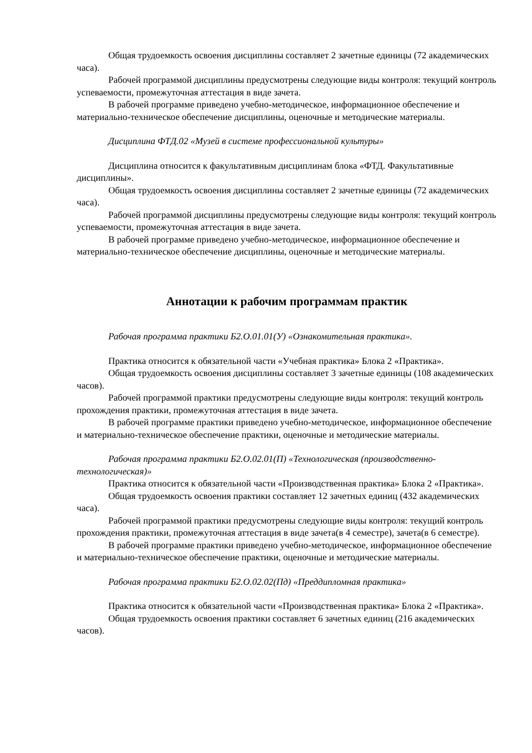Общая трудоемкость освоения дисциплины составляет 2 зачетные единицы (72 академических часа).
Рабочей программой дисциплины предусмотрены следующие виды контроля: текущий контроль успеваемости, промежуточная аттестация в виде зачета.
В рабочей программе приведено учебно-методическое, информационное обеспечение и материально-техническое обеспечение дисциплины, оценочные и методические материалы.
Дисциплина ФТД.02 «Музей в системе профессиональной культуры»
Дисциплина относится к факультативным дисциплинам блока «ФТД. Факультативные дисциплины».
Общая трудоемкость освоения дисциплины составляет 2 зачетные единицы (72 академических часа).
Рабочей программой дисциплины предусмотрены следующие виды контроля: текущий контроль успеваемости, промежуточная аттестация в виде зачета.
В рабочей программе приведено учебно-методическое, информационное обеспечение и материально-техническое обеспечение дисциплины, оценочные и методические материалы.
Аннотации к рабочим программам практик
Рабочая программа практики Б2.О.01.01(У) «Ознакомительная практика».
Практика относится к обязательной части «Учебная практика» Блока 2 «Практика».
Общая трудоемкость освоения дисциплины составляет 3 зачетные единицы (108 академических часов).
Рабочей программой практики предусмотрены следующие виды контроля: текущий контроль прохождения практики, промежуточная аттестация в виде зачета.
В рабочей программе практики приведено учебно-методическое, информационное обеспечение и материально-техническое обеспечение практики, оценочные и методические материалы.
Рабочая программа практики Б2.О.02.01(П) «Технологическая (производственно-технологическая)»
Практика относится к обязательной части «Производственная практика» Блока 2 «Практика».
Общая трудоемкость освоения практики составляет 12 зачетных единиц (432 академических часа).
Рабочей программой практики предусмотрены следующие виды контроля: текущий контроль прохождения практики, промежуточная аттестация в виде зачета(в 4 семестре), зачета(в 6 семестре).
В рабочей программе практики приведено учебно-методическое, информационное обеспечение и материально-техническое обеспечение практики, оценочные и методические материалы.
Рабочая программа практики Б2.О.02.02(Пд) «Преддипломная практика»
Практика относится к обязательной части «Производственная практика» Блока 2 «Практика».
Общая трудоемкость освоения практики составляет 6 зачетных единиц (216 академических часов).